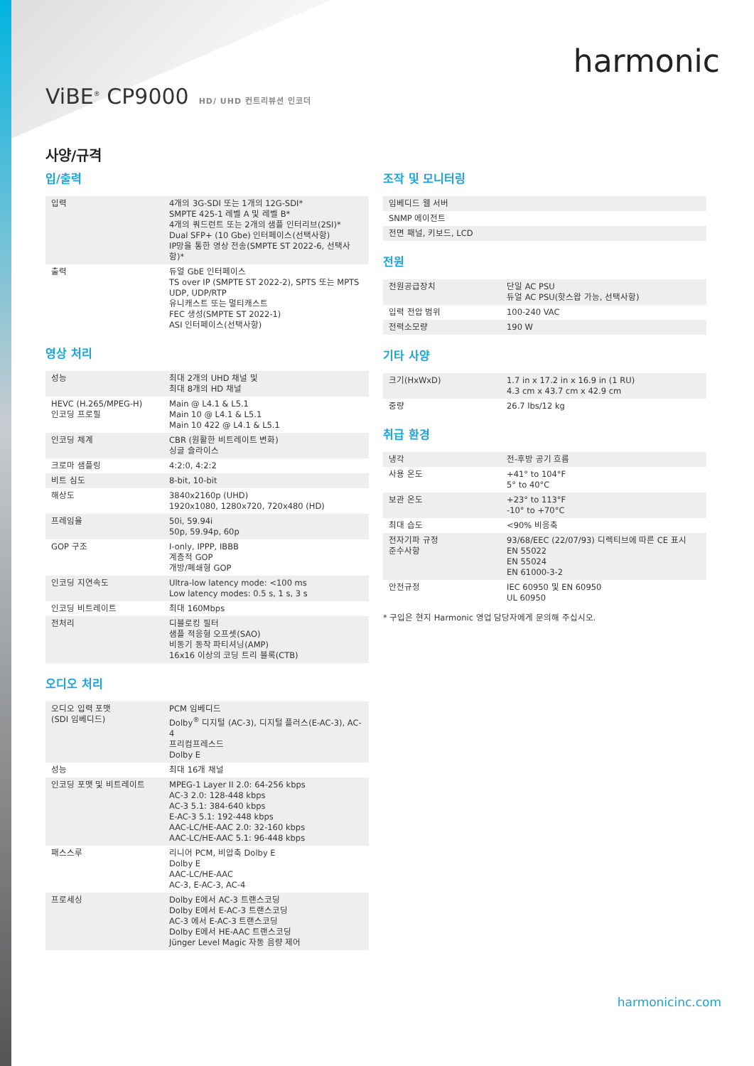harmonic
ViBE<sup>®</sup> CP9000
HD/ UHD 컨트리뷰션 인코더
사양/규격
입/출력
| 입력 | 4개의 3G-SDI 또는 1개의 12G-SDI* SMPTE 425-1 레벨 A 및 레벨 B* 4개의 쿼드런트 또는 2개의 샘플 인터리브(2SI)* Dual SFP+ (10 Gbe) 인터페이스(선택사항) IP망을 통한 영상 전송(SMPTE ST 2022-6, 선택사항)* |
| 출력 | 듀얼 GbE 인터페이스 TS over IP (SMPTE ST 2022-2), SPTS 또는 MPTS UDP, UDP/RTP 유니캐스트 또는 멀티캐스트 FEC 생성(SMPTE ST 2022-1) ASI 인터페이스(선택사항) |
영상 처리
| 성능 | 최대 2개의 UHD 채널 및 최대 8개의 HD 채널 |
| HEVC (H.265/MPEG-H) 인코딩 프로필 | Main @ L4.1 & L5.1 Main 10 @ L4.1 & L5.1 Main 10 422 @ L4.1 & L5.1 |
| 인코딩 체계 | CBR (원활한 비트레이트 변화) 싱글 슬라이스 |
| 크로마 샘플링 | 4:2:0, 4:2:2 |
| 비트 심도 | 8-bit, 10-bit |
| 해상도 | 3840x2160p (UHD) 1920x1080, 1280x720, 720x480 (HD) |
| 프레임율 | 50i, 59.94i 50p, 59.94p, 60p |
| GOP 구조 | I-only, IPPP, IBBB 계층적 GOP 개방/폐쇄형 GOP |
| 인코딩 지연속도 | Ultra-low latency mode: <100 ms Low latency modes: 0.5 s, 1 s, 3 s |
| 인코딩 비트레이트 | 최대 160Mbps |
| 전처리 | 디블로킹 필터 샘플 적응형 오프셋(SAO) 비동기 동작 파티셔닝(AMP) 16x16 이상의 코딩 트리 블록(CTB) |
오디오 처리
| 오디오 입력 포맷 (SDI 임베디드) | PCM 임베디드 Dolby<sup>®</sup> 디지털 (AC-3), 디지털 플러스(E-AC-3), AC-4 프리컴프레스드 Dolby E |
| 성능 | 최대 16개 채널 |
| 인코딩 포맷 및 비트레이트 | MPEG-1 Layer II 2.0: 64-256 kbps AC-3 2.0: 128-448 kbps AC-3 5.1: 384-640 kbps E-AC-3 5.1: 192-448 kbps AAC-LC/HE-AAC 2.0: 32-160 kbps AAC-LC/HE-AAC 5.1: 96-448 kbps |
| 패스스루 | 리니어 PCM, 비압축 Dolby E Dolby E AAC-LC/HE-AAC AC-3, E-AC-3, AC-4 |
| 프로세싱 | Dolby E에서 AC-3 트랜스코딩 Dolby E에서 E-AC-3 트랜스코딩 AC-3 에서 E-AC-3 트랜스코딩 Dolby E에서 HE-AAC 트랜스코딩 Jünger Level Magic 자동 음량 제어 |
조작 및 모니터링
| 임베디드 웹 서버 |
| SNMP 에이전트 |
| 전면 패널, 키보드, LCD |
전원
| 전원공급장치 | 단일 AC PSU 듀얼 AC PSU(핫스왑 가능, 선택사항) |
| 입력 전압 범위 | 100-240 VAC |
| 전력소모량 | 190 W |
기타 사양
| 크기(HxWxD) | 1.7 in x 17.2 in x 16.9 in (1 RU) 4.3 cm x 43.7 cm x 42.9 cm |
| 중량 | 26.7 lbs/12 kg |
취급 환경
| 냉각 | 전-후방 공기 흐름 |
| 사용 온도 | +41° to 104°F 5° to 40°C |
| 보관 온도 | +23° to 113°F -10° to +70°C |
| 최대 습도 | <90% 비응축 |
| 전자기파 규정 준수사항 | 93/68/EEC (22/07/93) 디렉티브에 따른 CE 표시 EN 55022 EN 55024 EN 61000-3-2 |
| 안전규정 | IEC 60950 및 EN 60950 UL 60950 |
* 구입은 현지 Harmonic 영업 담당자에게 문의해 주십시오.
harmonicinc.com